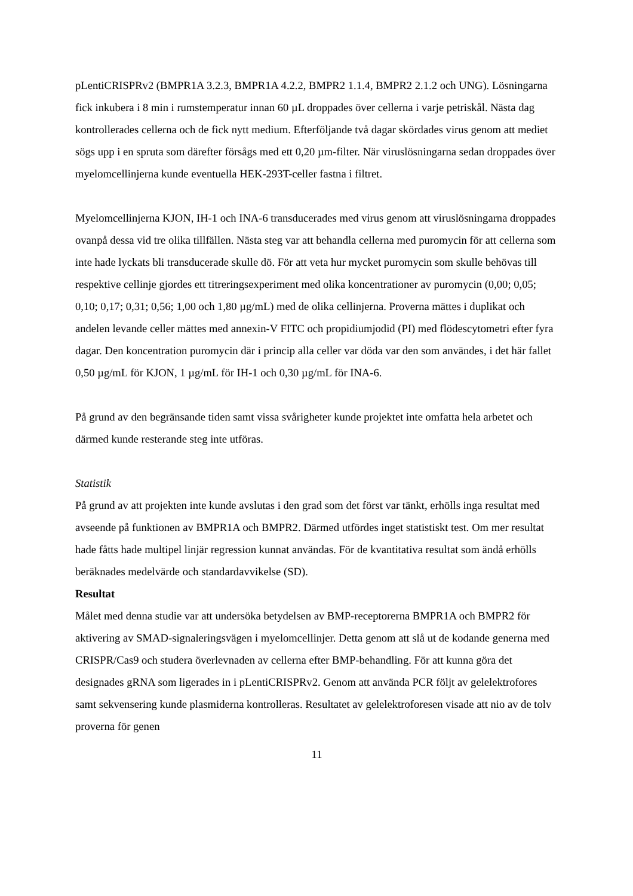pLentiCRISPRv2 (BMPR1A 3.2.3, BMPR1A 4.2.2, BMPR2 1.1.4, BMPR2 2.1.2 och UNG). Lösningarna fick inkubera i 8 min i rumstemperatur innan 60 µL droppades över cellerna i varje petriskål. Nästa dag kontrollerades cellerna och de fick nytt medium. Efterföljande två dagar skördades virus genom att mediet sögs upp i en spruta som därefter försågs med ett 0,20 µm-filter. När viruslösningarna sedan droppades över myelomcellinjerna kunde eventuella HEK-293T-celler fastna i filtret.
Myelomcellinjerna KJON, IH-1 och INA-6 transducerades med virus genom att viruslösningarna droppades ovanpå dessa vid tre olika tillfällen. Nästa steg var att behandla cellerna med puromycin för att cellerna som inte hade lyckats bli transducerade skulle dö. För att veta hur mycket puromycin som skulle behövas till respektive cellinje gjordes ett titreringsexperiment med olika koncentrationer av puromycin (0,00; 0,05; 0,10; 0,17; 0,31; 0,56; 1,00 och 1,80 µg/mL) med de olika cellinjerna. Proverna mättes i duplikat och andelen levande celler mättes med annexin-V FITC och propidiumjodid (PI) med flödescytometri efter fyra dagar. Den koncentration puromycin där i princip alla celler var döda var den som användes, i det här fallet 0,50 µg/mL för KJON, 1 µg/mL för IH-1 och 0,30 µg/mL för INA-6.
På grund av den begränsande tiden samt vissa svårigheter kunde projektet inte omfatta hela arbetet och därmed kunde resterande steg inte utföras.
Statistik
På grund av att projekten inte kunde avslutas i den grad som det först var tänkt, erhölls inga resultat med avseende på funktionen av BMPR1A och BMPR2. Därmed utfördes inget statistiskt test. Om mer resultat hade fåtts hade multipel linjär regression kunnat användas. För de kvantitativa resultat som ändå erhölls beräknades medelvärde och standardavvikelse (SD).
Resultat
Målet med denna studie var att undersöka betydelsen av BMP-receptorerna BMPR1A och BMPR2 för aktivering av SMAD-signaleringsvägen i myelomcellinjer. Detta genom att slå ut de kodande generna med CRISPR/Cas9 och studera överlevnaden av cellerna efter BMP-behandling. För att kunna göra det designades gRNA som ligerades in i pLentiCRISPRv2. Genom att använda PCR följt av gelelektrofores samt sekvensering kunde plasmiderna kontrolleras. Resultatet av gelelektroforesen visade att nio av de tolv proverna för genen
11